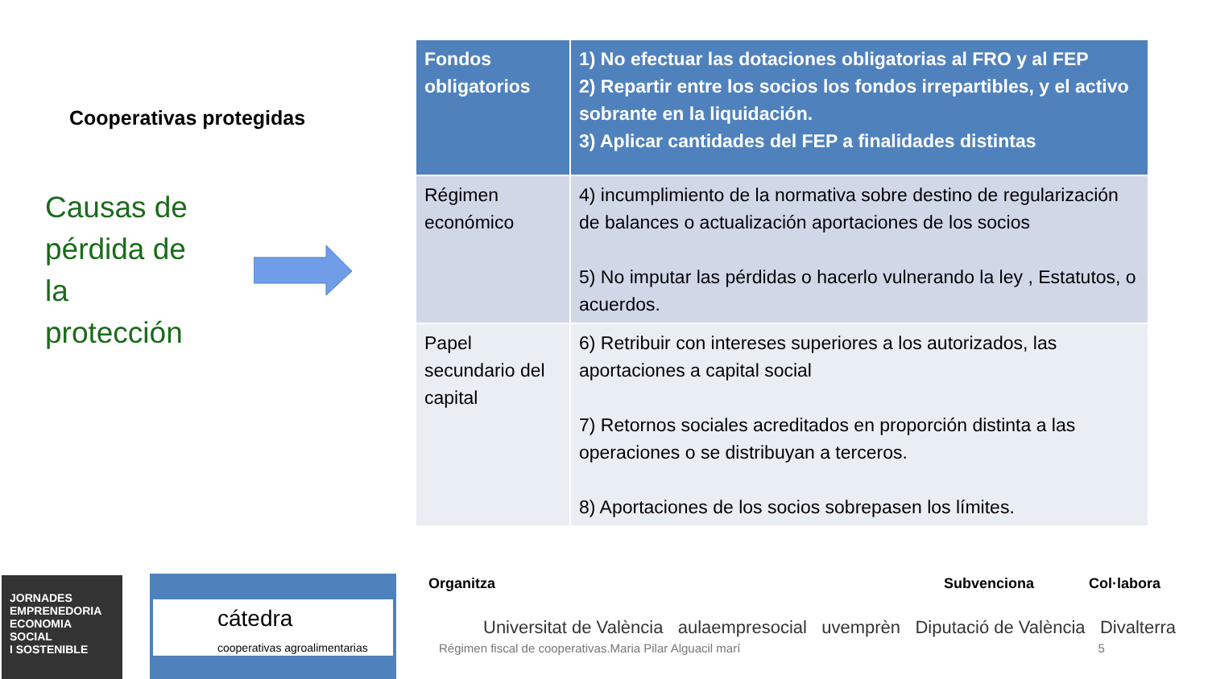Cooperativas protegidas
Causas de
pérdida de
la
protección
| Fondos obligatorios | 1) No efectuar las dotaciones obligatorias al FRO y al FEP 2) Repartir entre los socios los fondos irrepartibles, y el activo sobrante en la liquidación. 3) Aplicar cantidades del FEP a finalidades distintas |
| --- | --- |
| Régimen económico | 4) incumplimiento de la normativa sobre destino de regularización de balances o actualización aportaciones de los socios 5) No imputar las pérdidas o hacerlo vulnerando la ley , Estatutos, o acuerdos. |
| Papel secundario del capital | 6) Retribuir con intereses superiores a los autorizados, las aportaciones a capital social 7) Retornos sociales acreditados en proporción distinta a las operaciones o se distribuyan a terceros. 8) Aportaciones de los socios sobrepasen los límites. |
JORNADES
EMPRENEDORIA
ECONOMIA SOCIAL
I SOSTENIBLE
cátedra
cooperativas agroalimentarias
Organitza Subvenciona Col·labora
Universitat de València aulaempresocial uvemprèn Diputació de València Divalterra
Régimen fiscal de cooperativas.Maria Pilar Alguacil marí 5